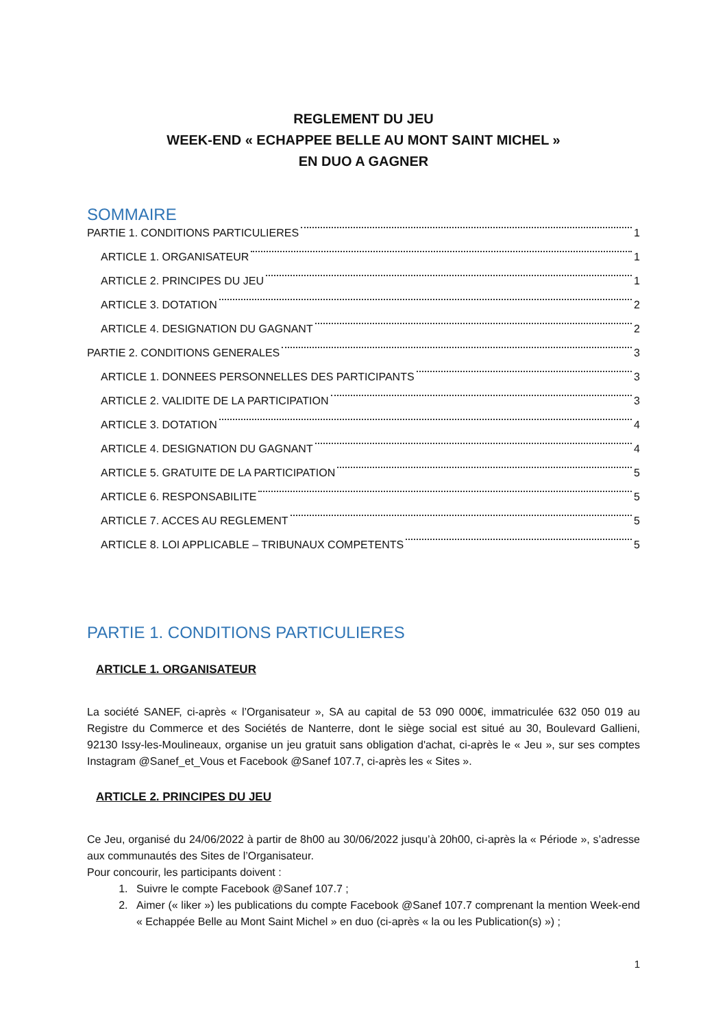REGLEMENT DU JEU
WEEK-END « ECHAPPEE BELLE AU MONT SAINT MICHEL »
EN DUO A GAGNER
SOMMAIRE
PARTIE 1. CONDITIONS PARTICULIERES 1
ARTICLE 1. ORGANISATEUR 1
ARTICLE 2. PRINCIPES DU JEU 1
ARTICLE 3. DOTATION 2
ARTICLE 4. DESIGNATION DU GAGNANT 2
PARTIE 2. CONDITIONS GENERALES 3
ARTICLE 1. DONNEES PERSONNELLES DES PARTICIPANTS 3
ARTICLE 2. VALIDITE DE LA PARTICIPATION 3
ARTICLE 3. DOTATION 4
ARTICLE 4. DESIGNATION DU GAGNANT 4
ARTICLE 5. GRATUITE DE LA PARTICIPATION 5
ARTICLE 6. RESPONSABILITE 5
ARTICLE 7. ACCES AU REGLEMENT 5
ARTICLE 8. LOI APPLICABLE – TRIBUNAUX COMPETENTS 5
PARTIE 1. CONDITIONS PARTICULIERES
ARTICLE 1. ORGANISATEUR
La société SANEF, ci-après « l’Organisateur », SA au capital de 53 090 000€, immatriculée 632 050 019 au Registre du Commerce et des Sociétés de Nanterre, dont le siège social est situé au 30, Boulevard Gallieni, 92130 Issy-les-Moulineaux, organise un jeu gratuit sans obligation d'achat, ci-après le « Jeu », sur ses comptes Instagram @Sanef_et_Vous et Facebook @Sanef 107.7, ci-après les « Sites ».
ARTICLE 2. PRINCIPES DU JEU
Ce Jeu, organisé du 24/06/2022 à partir de 8h00 au 30/06/2022 jusqu’à 20h00, ci-après la « Période », s’adresse aux communautés des Sites de l’Organisateur.
Pour concourir, les participants doivent :
1. Suivre le compte Facebook @Sanef 107.7 ;
2. Aimer (« liker ») les publications du compte Facebook @Sanef 107.7 comprenant la mention Week-end « Echappée Belle au Mont Saint Michel » en duo (ci-après « la ou les Publication(s) ») ;
1